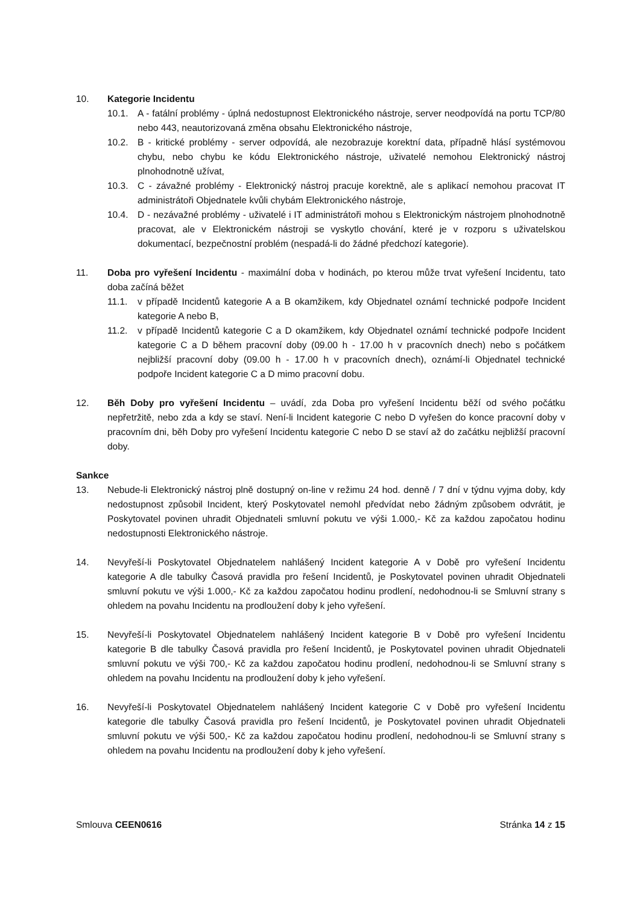10. Kategorie Incidentu
10.1. A - fatální problémy - úplná nedostupnost Elektronického nástroje, server neodpovídá na portu TCP/80 nebo 443, neautorizovaná změna obsahu Elektronického nástroje,
10.2. B - kritické problémy - server odpovídá, ale nezobrazuje korektní data, případně hlásí systémovou chybu, nebo chybu ke kódu Elektronického nástroje, uživatelé nemohou Elektronický nástroj plnohodnotně užívat,
10.3. C - závažné problémy - Elektronický nástroj pracuje korektně, ale s aplikací nemohou pracovat IT administrátoři Objednatele kvůli chybám Elektronického nástroje,
10.4. D - nezávažné problémy - uživatelé i IT administrátoři mohou s Elektronickým nástrojem plnohodnotně pracovat, ale v Elektronickém nástroji se vyskytlo chování, které je v rozporu s uživatelskou dokumentací, bezpečnostní problém (nespadá-li do žádné předchozí kategorie).
11. Doba pro vyřešení Incidentu - maximální doba v hodinách, po kterou může trvat vyřešení Incidentu, tato doba začíná běžet
11.1. v případě Incidentů kategorie A a B okamžikem, kdy Objednatel oznámí technické podpoře Incident kategorie A nebo B,
11.2. v případě Incidentů kategorie C a D okamžikem, kdy Objednatel oznámí technické podpoře Incident kategorie C a D během pracovní doby (09.00 h - 17.00 h v pracovních dnech) nebo s počátkem nejbližší pracovní doby (09.00 h - 17.00 h v pracovních dnech), oznámí-li Objednatel technické podpoře Incident kategorie C a D mimo pracovní dobu.
12. Běh Doby pro vyřešení Incidentu – uvádí, zda Doba pro vyřešení Incidentu běží od svého počátku nepřetržitě, nebo zda a kdy se staví. Není-li Incident kategorie C nebo D vyřešen do konce pracovní doby v pracovním dni, běh Doby pro vyřešení Incidentu kategorie C nebo D se staví až do začátku nejbližší pracovní doby.
Sankce
13. Nebude-li Elektronický nástroj plně dostupný on-line v režimu 24 hod. denně / 7 dní v týdnu vyjma doby, kdy nedostupnost způsobil Incident, který Poskytovatel nemohl předvídat nebo žádným způsobem odvrátit, je Poskytovatel povinen uhradit Objednateli smluvní pokutu ve výši 1.000,- Kč za každou započatou hodinu nedostupnosti Elektronického nástroje.
14. Nevyřeší-li Poskytovatel Objednatelem nahlášený Incident kategorie A v Době pro vyřešení Incidentu kategorie A dle tabulky Časová pravidla pro řešení Incidentů, je Poskytovatel povinen uhradit Objednateli smluvní pokutu ve výši 1.000,- Kč za každou započatou hodinu prodlení, nedohodnou-li se Smluvní strany s ohledem na povahu Incidentu na prodloužení doby k jeho vyřešení.
15. Nevyřeší-li Poskytovatel Objednatelem nahlášený Incident kategorie B v Době pro vyřešení Incidentu kategorie B dle tabulky Časová pravidla pro řešení Incidentů, je Poskytovatel povinen uhradit Objednateli smluvní pokutu ve výši 700,- Kč za každou započatou hodinu prodlení, nedohodnou-li se Smluvní strany s ohledem na povahu Incidentu na prodloužení doby k jeho vyřešení.
16. Nevyřeší-li Poskytovatel Objednatelem nahlášený Incident kategorie C v Době pro vyřešení Incidentu kategorie dle tabulky Časová pravidla pro řešení Incidentů, je Poskytovatel povinen uhradit Objednateli smluvní pokutu ve výši 500,- Kč za každou započatou hodinu prodlení, nedohodnou-li se Smluvní strany s ohledem na povahu Incidentu na prodloužení doby k jeho vyřešení.
Smlouva CEEN0616 Stránka 14 z 15